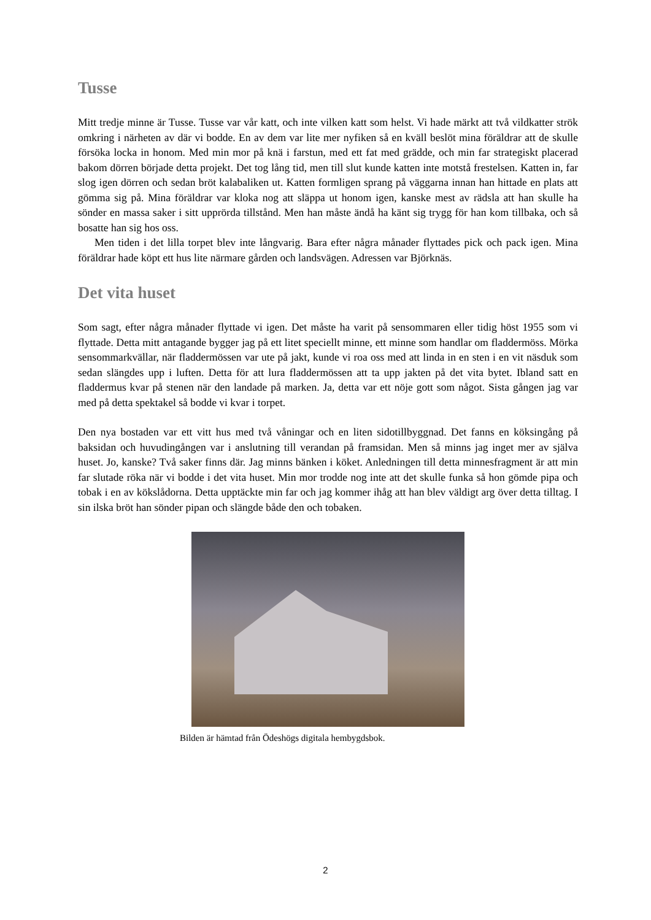Tusse
Mitt tredje minne är Tusse. Tusse var vår katt, och inte vilken katt som helst. Vi hade märkt att två vildkatter strök omkring i närheten av där vi bodde. En av dem var lite mer nyfiken så en kväll beslöt mina föräldrar att de skulle försöka locka in honom. Med min mor på knä i farstun, med ett fat med grädde, och min far strategiskt placerad bakom dörren började detta projekt. Det tog lång tid, men till slut kunde katten inte motstå frestelsen. Katten in, far slog igen dörren och sedan bröt kalabaliken ut. Katten formligen sprang på väggarna innan han hittade en plats att gömma sig på. Mina föräldrar var kloka nog att släppa ut honom igen, kanske mest av rädsla att han skulle ha sönder en massa saker i sitt upprörda tillstånd. Men han måste ändå ha känt sig trygg för han kom tillbaka, och så bosatte han sig hos oss.
Men tiden i det lilla torpet blev inte långvarig. Bara efter några månader flyttades pick och pack igen. Mina föräldrar hade köpt ett hus lite närmare gården och landsvägen. Adressen var Björknäs.
Det vita huset
Som sagt, efter några månader flyttade vi igen. Det måste ha varit på sensommaren eller tidig höst 1955 som vi flyttade. Detta mitt antagande bygger jag på ett litet speciellt minne, ett minne som handlar om fladdermöss. Mörka sensommarkvällar, när fladdermössen var ute på jakt, kunde vi roa oss med att linda in en sten i en vit näsduk som sedan slängdes upp i luften. Detta för att lura fladdermössen att ta upp jakten på det vita bytet. Ibland satt en fladdermus kvar på stenen när den landade på marken. Ja, detta var ett nöje gott som något. Sista gången jag var med på detta spektakel så bodde vi kvar i torpet.
Den nya bostaden var ett vitt hus med två våningar och en liten sidotillbyggnad. Det fanns en köksingång på baksidan och huvudingången var i anslutning till verandan på framsidan. Men så minns jag inget mer av själva huset. Jo, kanske? Två saker finns där. Jag minns bänken i köket. Anledningen till detta minnesfragment är att min far slutade röka när vi bodde i det vita huset. Min mor trodde nog inte att det skulle funka så hon gömde pipa och tobak i en av kökslådorna. Detta upptäckte min far och jag kommer ihåg att han blev väldigt arg över detta tilltag. I sin ilska bröt han sönder pipan och slängde både den och tobaken.
Bilden är hämtad från Ödeshögs digitala hembygdsbok.
2